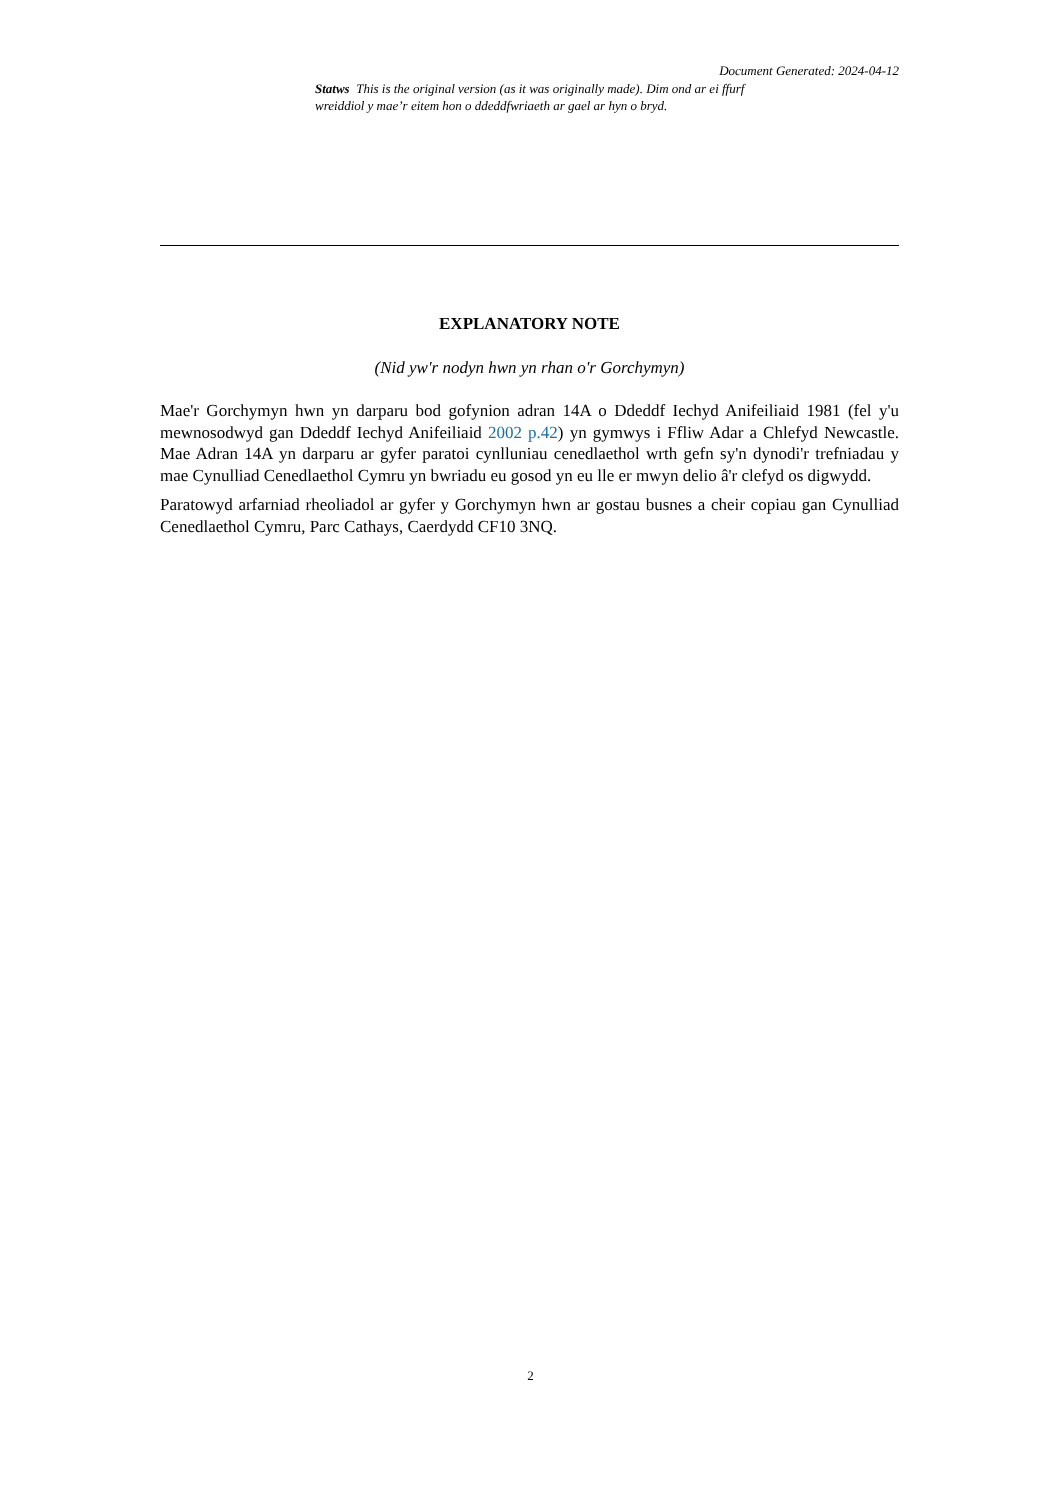Document Generated: 2024-04-12
Statws This is the original version (as it was originally made). Dim ond ar ei ffurf wreiddiol y mae’r eitem hon o ddeddfwriaeth ar gael ar hyn o bryd.
EXPLANATORY NOTE
(Nid yw'r nodyn hwn yn rhan o'r Gorchymyn)
Mae'r Gorchymyn hwn yn darparu bod gofynion adran 14A o Ddeddf Iechyd Anifeiliaid 1981 (fel y'u mewnosodwyd gan Ddeddf Iechyd Anifeiliaid 2002 p.42) yn gymwys i Ffliw Adar a Chlefyd Newcastle. Mae Adran 14A yn darparu ar gyfer paratoi cynlluniau cenedlaethol wrth gefn sy'n dynodi'r trefniadau y mae Cynulliad Cenedlaethol Cymru yn bwriadu eu gosod yn eu lle er mwyn delio â'r clefyd os digwydd.
Paratowyd arfarniad rheoliadol ar gyfer y Gorchymyn hwn ar gostau busnes a cheir copiau gan Cynulliad Cenedlaethol Cymru, Parc Cathays, Caerdydd CF10 3NQ.
2